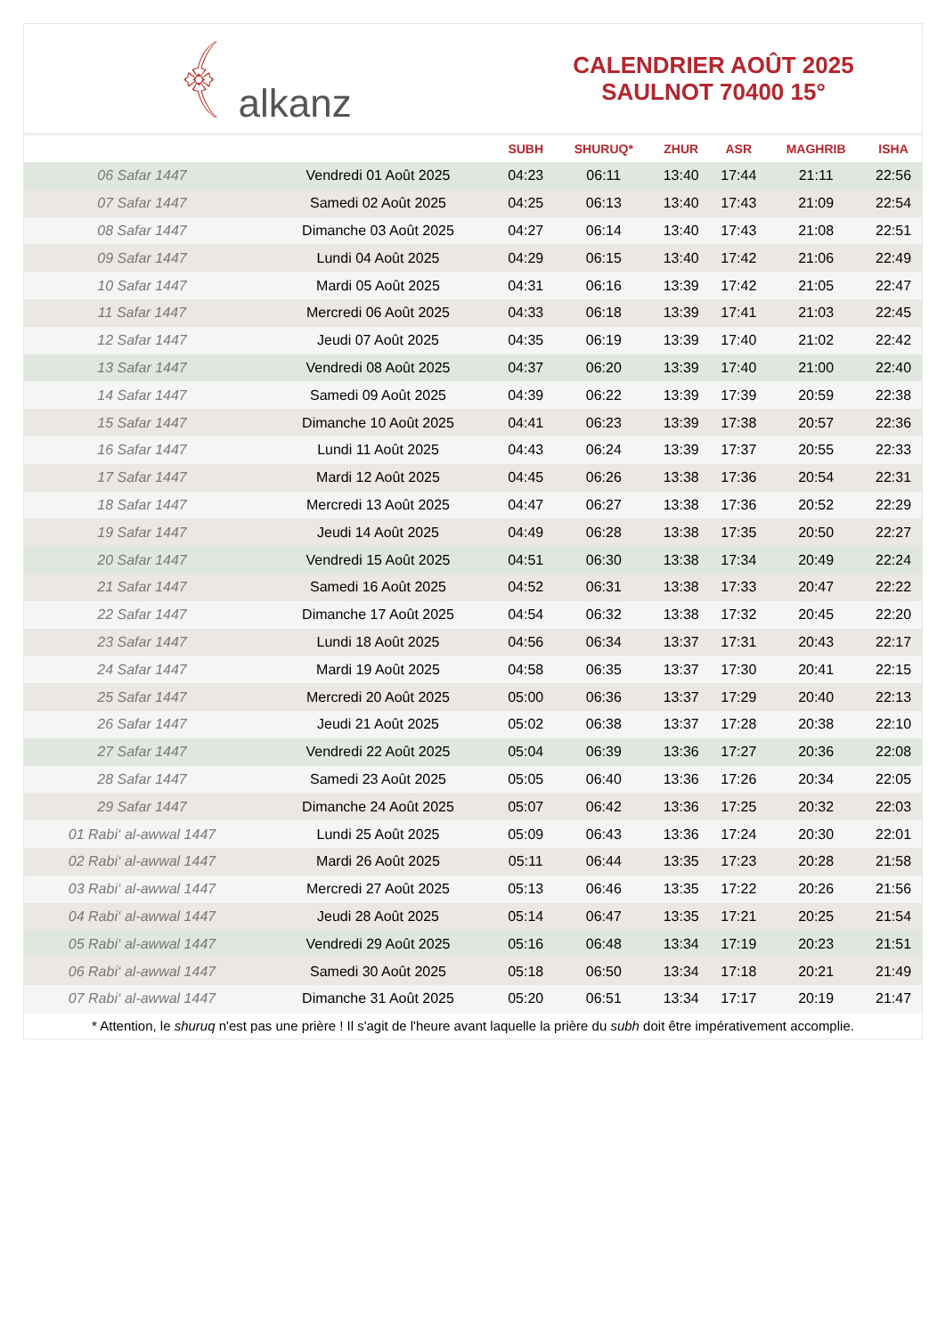﴾ alkanz
CALENDRIER AOÛT 2025
SAULNOT 70400 15°
| | | SUBH | SHURUQ* | ZHUR | ASR | MAGHRIB | ISHA |
| --- | --- | --- | --- | --- | --- | --- | --- |
| 06 Safar 1447 | Vendredi 01 Août 2025 | 04:23 | 06:11 | 13:40 | 17:44 | 21:11 | 22:56 |
| 07 Safar 1447 | Samedi 02 Août 2025 | 04:25 | 06:13 | 13:40 | 17:43 | 21:09 | 22:54 |
| 08 Safar 1447 | Dimanche 03 Août 2025 | 04:27 | 06:14 | 13:40 | 17:43 | 21:08 | 22:51 |
| 09 Safar 1447 | Lundi 04 Août 2025 | 04:29 | 06:15 | 13:40 | 17:42 | 21:06 | 22:49 |
| 10 Safar 1447 | Mardi 05 Août 2025 | 04:31 | 06:16 | 13:39 | 17:42 | 21:05 | 22:47 |
| 11 Safar 1447 | Mercredi 06 Août 2025 | 04:33 | 06:18 | 13:39 | 17:41 | 21:03 | 22:45 |
| 12 Safar 1447 | Jeudi 07 Août 2025 | 04:35 | 06:19 | 13:39 | 17:40 | 21:02 | 22:42 |
| 13 Safar 1447 | Vendredi 08 Août 2025 | 04:37 | 06:20 | 13:39 | 17:40 | 21:00 | 22:40 |
| 14 Safar 1447 | Samedi 09 Août 2025 | 04:39 | 06:22 | 13:39 | 17:39 | 20:59 | 22:38 |
| 15 Safar 1447 | Dimanche 10 Août 2025 | 04:41 | 06:23 | 13:39 | 17:38 | 20:57 | 22:36 |
| 16 Safar 1447 | Lundi 11 Août 2025 | 04:43 | 06:24 | 13:39 | 17:37 | 20:55 | 22:33 |
| 17 Safar 1447 | Mardi 12 Août 2025 | 04:45 | 06:26 | 13:38 | 17:36 | 20:54 | 22:31 |
| 18 Safar 1447 | Mercredi 13 Août 2025 | 04:47 | 06:27 | 13:38 | 17:36 | 20:52 | 22:29 |
| 19 Safar 1447 | Jeudi 14 Août 2025 | 04:49 | 06:28 | 13:38 | 17:35 | 20:50 | 22:27 |
| 20 Safar 1447 | Vendredi 15 Août 2025 | 04:51 | 06:30 | 13:38 | 17:34 | 20:49 | 22:24 |
| 21 Safar 1447 | Samedi 16 Août 2025 | 04:52 | 06:31 | 13:38 | 17:33 | 20:47 | 22:22 |
| 22 Safar 1447 | Dimanche 17 Août 2025 | 04:54 | 06:32 | 13:38 | 17:32 | 20:45 | 22:20 |
| 23 Safar 1447 | Lundi 18 Août 2025 | 04:56 | 06:34 | 13:37 | 17:31 | 20:43 | 22:17 |
| 24 Safar 1447 | Mardi 19 Août 2025 | 04:58 | 06:35 | 13:37 | 17:30 | 20:41 | 22:15 |
| 25 Safar 1447 | Mercredi 20 Août 2025 | 05:00 | 06:36 | 13:37 | 17:29 | 20:40 | 22:13 |
| 26 Safar 1447 | Jeudi 21 Août 2025 | 05:02 | 06:38 | 13:37 | 17:28 | 20:38 | 22:10 |
| 27 Safar 1447 | Vendredi 22 Août 2025 | 05:04 | 06:39 | 13:36 | 17:27 | 20:36 | 22:08 |
| 28 Safar 1447 | Samedi 23 Août 2025 | 05:05 | 06:40 | 13:36 | 17:26 | 20:34 | 22:05 |
| 29 Safar 1447 | Dimanche 24 Août 2025 | 05:07 | 06:42 | 13:36 | 17:25 | 20:32 | 22:03 |
| 01 Rabi‘ al-awwal 1447 | Lundi 25 Août 2025 | 05:09 | 06:43 | 13:36 | 17:24 | 20:30 | 22:01 |
| 02 Rabi‘ al-awwal 1447 | Mardi 26 Août 2025 | 05:11 | 06:44 | 13:35 | 17:23 | 20:28 | 21:58 |
| 03 Rabi‘ al-awwal 1447 | Mercredi 27 Août 2025 | 05:13 | 06:46 | 13:35 | 17:22 | 20:26 | 21:56 |
| 04 Rabi‘ al-awwal 1447 | Jeudi 28 Août 2025 | 05:14 | 06:47 | 13:35 | 17:21 | 20:25 | 21:54 |
| 05 Rabi‘ al-awwal 1447 | Vendredi 29 Août 2025 | 05:16 | 06:48 | 13:34 | 17:19 | 20:23 | 21:51 |
| 06 Rabi‘ al-awwal 1447 | Samedi 30 Août 2025 | 05:18 | 06:50 | 13:34 | 17:18 | 20:21 | 21:49 |
| 07 Rabi‘ al-awwal 1447 | Dimanche 31 Août 2025 | 05:20 | 06:51 | 13:34 | 17:17 | 20:19 | 21:47 |
* Attention, le shuruq n'est pas une prière ! Il s'agit de l'heure avant laquelle la prière du subh doit être impérativement accomplie.